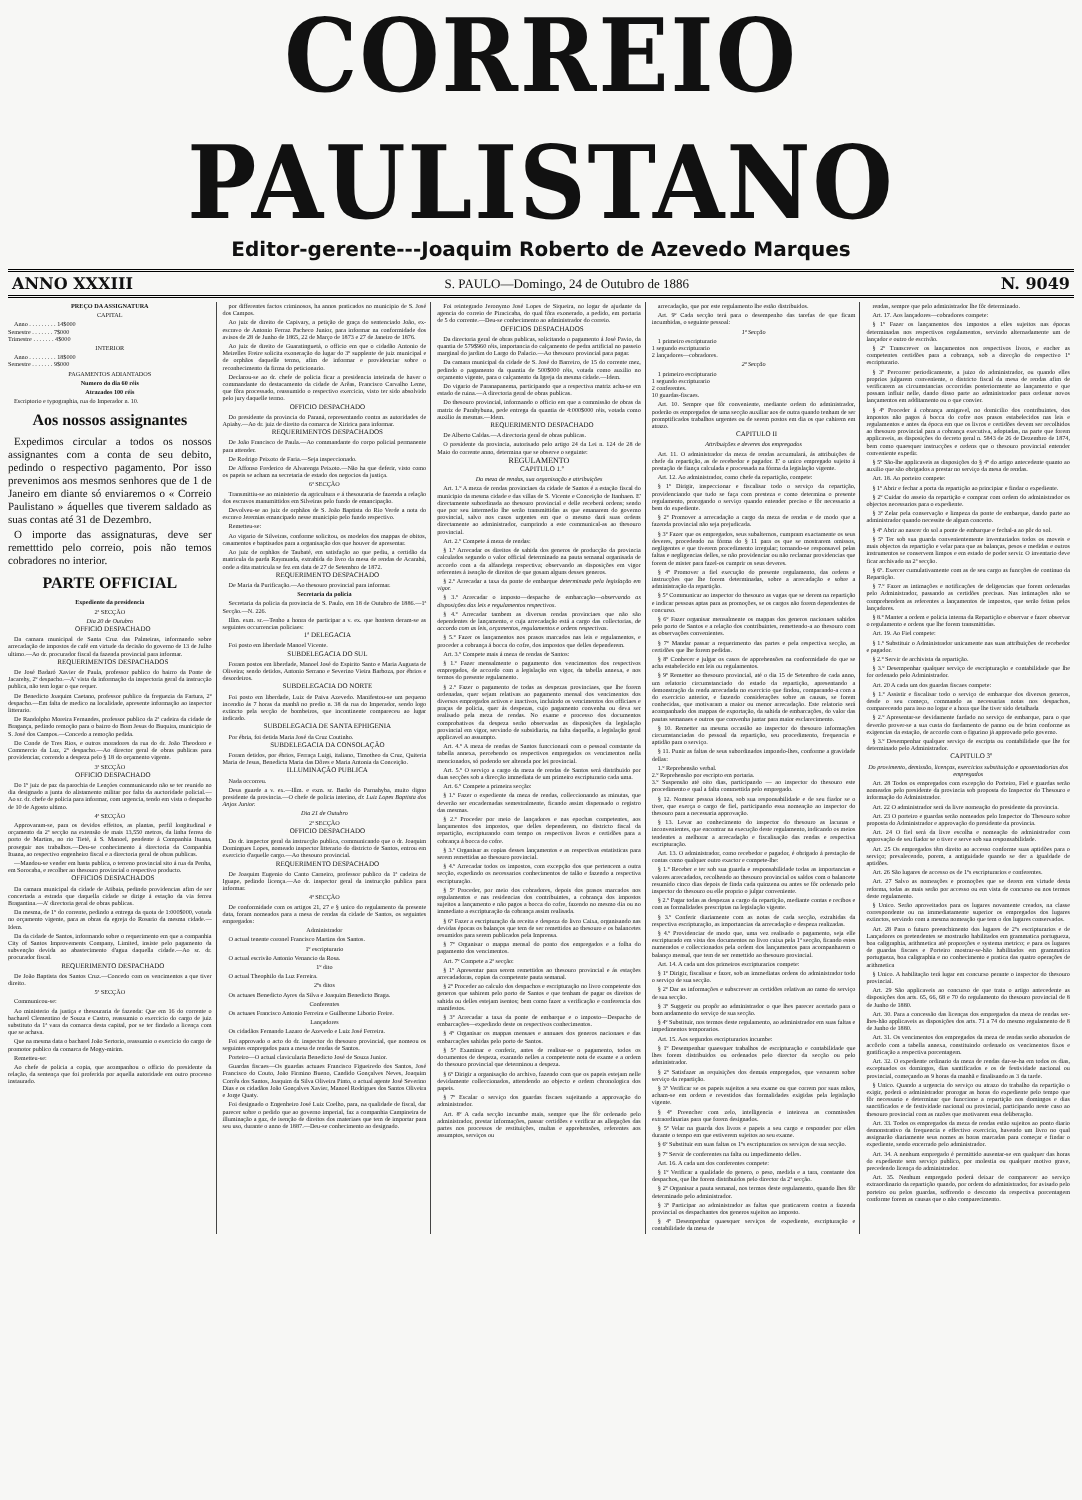CORREIO PAULISTANO
Editor-gerente---Joaquim Roberto de Azevedo Marques
ANNO XXXIII S. PAULO—Domingo, 24 de Outubro de 1886 N. 9049
PREÇO DA ASSIGNATURA
CAPITAL
Anno . . . . . . . . . 14$000
Semestre . . . . . . . 7$000
Trimestre . . . . . . . 4$000
INTERIOR
Anno . . . . . . . . . 18$000
Semestre . . . . . . . 9$000
PAGAMENTOS ADIANTADOS
Numero do dia 60 réis
Atrazados 100 réis
Escriptorio e typographia, rua do Imperador n. 10.
Aos nossos assignantes
Expedimos circular a todos os nossos assignantes com a conta de seu debito, pedindo o respectivo pagamento. Por isso prevenimos aos mesmos senhores que de 1 de Janeiro em diante só enviaremos o « Correio Paulistano » áquelles que tiverem saldado as suas contas até 31 de Dezembro.
O importe das assignaturas, deve ser remetttido pelo correio, pois não temos cobradores no interior.
PARTE OFFICIAL
Expediente da presidencia
2ª SECÇÃO
Dia 20 de Outubro
OFFICIO DESPACHADO
Da camara municipal de Santa Cruz das Palmeiras, informando sobre arrecadação de impostos de café em virtude da decisão do governo de 13 de Julho ultimo.—Ao dr. procurador fiscal da fazenda provincial para informar.
REQUERIMENTOS DESPACHADOS
De José Badaró Xavier de Paula, professor publico do bairro da Ponte de Jacarehy, 2º despacho.—A' vista da informação da inspectoria geral da instrucção publica, não tem logar o que requer.
De Benedicto Joaquim Caetano, professor publico da freguezia da Fartura, 2º despacho.—Em falta de medico na localidade, apresente informação ao inspector litterario.
De Randolpho Moreira Fernandes, professor publico da 2ª cadeira da cidade de Bragança, pedindo remoção para o bairro do Bom Jesus do Buquira, municipio de S. José dos Campos.—Concedo a remoção pedida.
Do Conde de Tres Rios, e outros moradores da rua do dr. João Theodoro e Commercio da Luz, 2º despacho.—Ao director geral de obras publicas para providenciar, correndo a despeza pelo § 18 do orçamento vigente.
3ª SECÇÃO
OFFICIO DESPACHADO
Do 1º juiz de paz da parochia de Lençóes communicando não se ter reunido no dia designado a junta do alistamento militar por falta da auctoridade policial.—Ao sr. dr. chefe de policia para informar, com urgencia, tendo em vista o despacho de 10 de Agosto ultimo.
4ª SECÇÃO
Approvaram-se, para os devidos effeitos, as plantas, perfil longitudinal e orçamento da 2ª secção na extensão de mais 13,550 metros, da linha ferrea do porto de Martins, no rio Tieté, á S. Manoel, pendente á Companhia Ituana, proseguir nos trabalhos.—Deu-se conhecimento á directoria da Companhia Ituana, ao respectivo engenheiro fiscal e a directoria geral de obras publicas.
—Mandou-se vender em hasta publica, o terreno provincial sito á rua da Penha, em Sorocaba, e recolher ao thesouro provincial o respectivo producto.
OFFICIOS DESPACHADOS
Da camara municipal da cidade de Atibaia, pedindo providencias afim de ser concertada a estrada que daquella cidade se dirige á estação da via ferrea Bragantina.—A' directoria geral de obras publicas.
Da mesma, de 1º do corrente, pedindo a entrega da quota de 1:000$000, votada no orçamento vigente, para as obras da egreja do Rosario da mesma cidade.—Idem.
Da da cidade de Santos, informando sobre o requerimento em que a companhia City of Santos Improvements Company, Limited, insiste pelo pagamento da subvenção devida ao abastecimento d'agua daquella cidade.—Ao sr. dr. procurador fiscal.
REQUERIMENTO DESPACHADO
De João Baptista dos Santos Cruz.—Concedo com os vencimentos a que tiver direito.
5ª SECÇÃO
Communicou-se:
Ao ministerio da justiça e thesouraria de fazenda: Que em 16 do corrente o bacharel Clementino de Souza e Castro, reassumio o exercicio do cargo de juiz substituto da 1ª vara da comarca desta capital, por se ter findado a licença com que se achava.
Que na mesma data o bacharel João Sertorio, reassumio o exercicio do cargo de promotor publico da comarca de Mogy-mirim.
Remetteu-se:
Ao chefe de policia a copia, que acompanhou o officio do presidente da relação, da sentença que foi proferida por aquella autoridade em outro processo instaurado.
por differentes factos criminosos, ha annos praticados no municipio de S. José dos Campos.
Ao juiz de direito de Capivary, a petição de graça do sentenciado João, ex-escravo de Antonio Ferraz Pacheco Junior, para informar na conformidade dos avisos de 28 de Junho de 1865, 22 de Março de 1873 e 27 de Janeiro de 1876.
Ao juiz de direito de Guaratinguetá, o officio em que o cidadão Antonio de Meirelles Freire solicita exoneração do lugar do 3º supplente de juiz municipal e de orphãos daquelle termo, afim de informar e providenciar sobre o reconhecimento da firma do peticionario.
Declarou-se ao dr. chefe de policia ficar a presidencia inteirada de haver o commandante do destacamento da cidade de Arêas, Francisco Carvalho Leme, que fôra processado, reassumido o respectivo exercicio, visto ter sido absolvido pelo jury daquelle termo.
OFFICIO DESPACHADO
Do presidente da provincia do Paraná, representando contra as autoridades de Apiahy.—Ao dr. juiz de direito da comarca de Xiririca para informar.
REQUERIMENTOS DESPACHADOS
De João Francisco de Paula.—Ao commandante do corpo policial permanente para attender.
De Rodrigo Peixoto de Faria.—Seja inspeccionado.
De Affonso Frederico de Alvarenga Peixoto.—Não ha que deferir, visto como os papeis se acham na secretaria de estado dos negocios da justiça.
6ª SECÇÃO
Transmittiu-se ao ministerio da agricultura e á thesouraria de fazenda a relação dos escravos manumittidos em Silveiras pelo fundo de emancipação.
Devolveu-se ao juiz de orphãos de S. João Baptista do Rio Verde a nota do escravo Jeremias emancipado nesse municipio pelo fundo respectivo.
Remetteu-se:
Ao vigario de Silveiras, conforme solicitou, os modelos dos mappas de obitos, casamentos e baptisados para a organisação dos que houver de apresentar.
Ao juiz de orphãos de Taubaté, em satisfação ao que pediu, a certidão da matricula da parda Raymunda, extrahida do livro da mesa de rendas de Acarahú, onde a dita matricula se fez em data de 27 de Setembro de 1872.
REQUERIMENTO DESPACHADO
De Maria da Purificação.—Ao thesouro provincial para informar.
Secretaria da policia
Secretaria da policia da provincia de S. Paulo, em 18 de Outubro de 1886.—1ª Secção.—N. 226.
Illm. exm. sr.—Tenho a honra de participar a v. ex. que hontem deram-se as seguintes occurrencias policiaes:
1ª DELEGACIA
Foi posto em liberdade Manoel Vicente.
SUBDELEGACIA DO SUL
Foram postos em liberdade, Manoel José do Espirito Santo e Maria Augusta de Oliveira; sendo detidos, Antonio Serrano e Severino Vieira Barboza, por ébrios e desordeiros.
SUBDELEGACIA DO NORTE
Foi posto em liberdade, Luiz de Paiva Azevedo. Manifestou-se um pequeno incendio ás 7 horas da manhã no predio n. 38 da rua do Imperador, sendo logo extincto pela secção de bombeiros, que incontinente compareceu ao lugar indicado.
SUBDELEGACIA DE SANTA EPHIGENIA
Por ébria, foi detida Maria José da Cruz Coutinho.
SUBDELEGACIA DA CONSOLAÇÃO
Foram detidos, por ébrios, Ferraça Luigi, italiano, Timotheo da Cruz, Quiteria Maria de Jesus, Benedicta Maria das Dôres e Maria Antonia da Conceição.
ILLUMINAÇÃO PUBLICA
Nada occorreu.
Deus guarde a v. ex.—Illm. e exm. sr. Barão do Parnahyba, muito digno presidente da provincia.—O chefe de policia interino, dr. Luiz Lopes Baptista dos Anjos Junior.
Dia 21 de Outubro
2ª SECÇÃO
OFFICIO DESPACHADO
Do dr. inspector geral da instrucção publica, communicando que o dr. Joaquim Domingues Lopes, nomeado inspector litterario do districto de Santos, entrou em exercicio d'aquelle cargo.—Ao thesouro provincial.
REQUERIMENTO DESPACHADO
De Joaquim Eugenio do Canto Carneiro, professor publico da 1ª cadeira de Iguape, pedindo licença.—Ao dr. inspector geral da instrucção publica para informar.
4ª SECÇÃO
De conformidade com os artigos 21, 27 e § unico do regulamento da presente data, foram nomeados para a mesa de rendas da cidade de Santos, os seguintes empregados:
Administrador
O actual tenente coronel Francisco Martins dos Santos.
1º escripturario
O actual escrivão Antonio Venancio da Rosa.
1º dito
O actual Theophilo da Luz Ferreira.
2ºs ditos
Os actuaes Benedicto Ayres da Silva e Joaquim Benedicto Braga.
Conferentes
Os actuaes Francisco Antonio Ferreira e Guilherme Liborio Freire.
Lançadores
Os cidadãos Fernando Lazaro de Azevedo e Luiz José Ferreira.
Foi approvado o acto do dr. inspector do thesouro provincial, que nomeou os seguintes empregados para a mesa de rendas de Santos.
Porteiro—O actual clavicularia Benedicto José de Souza Junior.
Guardas fiscaes—Os guardas actuaes Francisco Figueiredo dos Santos, José Francisco do Couto, João Firmino Bueno, Candido Gonçalves Neves, Joaquim Corrêa dos Santos, Joaquim da Silva Oliveira Pinto, o actual agente José Severino Dias e os cidadãos João Gonçalves Xavier, Manoel Rodrigues dos Santos Oliveira e Jorge Quaty.
Foi designado o Engenheiro José Luiz Coelho, para, na qualidade de fiscal, dar parecer sobre o pedido que ao governo imperial, faz a companhia Campineira de illuminação a gaz, de isenção de direitos dos materiaes que tem de importar para seu uso, durante o anno de 1887.—Deu-se conhecimento ao designado.
Foi reintegrado Jeronymo José Lopes de Siqueira, no logar de ajudante da agencia do correio de Piracicaba, do qual fôra exonerado, a pedido, em portaria de 5 do corrente.—Deu-se conhecimento ao administrador do correio.
OFFICIOS DESPACHADOS
Da directoria geral de obras publicas, solicitando o pagamento á José Pavio, da quantia de 579$960 réis, importancia do calçamento de pedra artificial no passeio marginal do jardim do Largo do Palacio.—Ao thesouro provincial para pagar.
Da camara municipal da cidade de S. José do Barreiro, de 15 do corrente mez, pedindo o pagamento da quantia de 500$000 réis, votada como auxilio no orçamento vigente, para o calçamento da Igreja da mesma cidade.—Idem.
Do vigario de Paranapanema, participando que a respectiva matriz acha-se em estado de ruina.—A directoria geral de obras publicas.
Do thesouro provincial, informando o officio em que a commissão de obras da matriz de Parahybuna, pede entrega da quantia de 4:000$000 réis, votada como auxilio ás mesmas.—Idem.
REQUERIMENTO DESPACHADO
De Alberto Caldas.—A directoria geral de obras publicas.
O presidente da provincia, autorisado pelo artigo 24 da Lei n. 124 de 28 de Maio do corrente anno, determina que se observe o seguinte:
REGULAMENTO
CAPITULO 1.º
Da meza de rendas, sua organisação e attribuições
Art. 1.º A meza de rendas provinciaes da cidade de Santos é a estação fiscal do municipio da mesma cidade e das villas de S. Vicente e Conceição de Itanhaen. E' directamente subordinada ao thesouro provincial e delle receberá ordens; sendo que por seu intermedio lhe serão transmittidas as que emanarem do governo provincial, salvo nos casos urgentes em que o mesmo dará suas ordens directamente ao administrador, cumprindo a este communical-as ao thesouro provincial.
Art. 2.º Compete á meza de rendas:
§ 1.º Arrecadar os direitos de sahida dos generos de producção da provincia calculados segundo o valor official determinado na pauta semanal organisada de accordo com a da alfandega respectiva; observando as disposições em vigor referentes á isenção de direitos de que gosam alguns desses generos.
§ 2.º Arrecadar a taxa da ponte de embarque determinada pela legislação em vigor.
§ 3.º Arrecadar o imposto—despacho de embarcação—observando as disposições das leis e regulamentos respectivos.
§ 4.º Arrecadar tambem as diversas rendas provinciaes que não são dependentes de lançamento, e cuja arrecadação está a cargo das collectorias, de accordo com as leis, orçamentos, regulamentos e ordens respectivas.
§ 5.º Fazer os lançamentos nos prasos marcados nas leis e regulamentos, e proceder a cobrança á bocca do cofre, dos impostos que delles dependerem.
Art. 3.º Compete mais á meza de rendas de Santos:
§ 1.º Fazer mensalmente o pagamento dos vencimentos dos respectivos empregados, de accordo com a legislação em vigor, da tabella annexa, e nos termos do presente regulamento.
§ 2.º Fazer o pagamento de todas as despezas provinciaes, que lhe forem ordenadas, quer sejam relativas ao pagamento mensal dos vencimentos dos diversos empregados activos e inactivos, incluindo os vencimentos dos officiaes e praças de policia, quer ás despezas, cujo pagamento convenha ou deva ser realisado pela meza de rendas. No exame e processo dos documentos comprobativos da despeza serão observadas as disposições da legislação provincial em vigor, servindo de subsidiaria, na falta daquella, a legislação geral applicavel ao assumpto.
Art. 4.º A meza de rendas de Santos funccionará com o pessoal constante da tabella annexa, percebendo os respectivos empregados os vencimentos nella mencionados, só podendo ser alterada por lei provincial.
Art. 5.º O serviço a cargo da meza de rendas de Santos será distribuido por duas secções sob a direcção immediata de um primeiro escripturario cada uma.
Art. 6.º Compete a primeira secção:
§ 1.º Fazer o expediente da meza de rendas, colleccionando as minutas, que deverão ser encadernadas semestralmente, ficando assim dispensado o registro das mesmas.
§ 2.º Proceder por meio de lançadores e nas epochas competentes, aos lançamentos dos impostos, que delles dependerem, no districto fiscal da repartição, escripturando com tempo os respectivos livros e certidões para a cobrança á bocca do cofre.
§ 3.º Organisar as copias desses lançamentos e as respectivas estatisticas para serem remettidas ao thesouro provincial.
§ 4.º Arrecadar todos os impostos, com excepção dos que pertencem a outra secção, expedindo os necessarios conhecimentos de talão e fazendo a respectiva escripturação.
§ 5º Proceder, por meio dos cobradores, depois dos prasos marcados nos regulamentos e nas residencias dos contribuintes, a cobrança dos impostos sujeitos a lançamento e não pagos a bocca do cofre, fazendo no mesmo dia ou no immediato a escripturação da cobrança assim realisada.
§ 6º Fazer a escripturação da receita e despeza do livro Caixa, organisando nas devidas épocas os balanços que tem de ser remettidos ao thesouro e os balancetes resumidos para serem publicados pela Imprensa.
§ 7º Organisar o mappa mensal do ponto dos empregados e a folha do pagamento dos vencimentos.
Art. 7º Compete a 2ª secção:
§ 1º Apresentar para serem remettidos ao thesouro provincial e ás estações arrecadadoras, copias da competente pauta semanal.
§ 2º Proceder ao calculo dos despachos e escripturação no livro competente dos generos que sahirem pelo porto de Santos e que tenham de pagar os direitos de sahida ou delles estejam isentos; bem como fazer a verificação e conferencia dos manifestos.
§ 3º Arrecadar a taxa da ponte de embarque e o imposto—Despacho de embarcações—expedindo deste os respectivos conhecimentos.
§ 4º Organisar os mappas mensaes e annuaes dos generos nacionaes e das embarcações sahidas pelo porto de Santos.
§ 5º Examinar e conferir, antes de realisar-se o pagamento, todos os documentos de despeza, exarando nelles a competente nota de exame e a ordem do thesouro provincial que determinou a despeza.
§ 6º Dirigir a organisação do archivo, fazendo com que os papeis estejam nelle devidamente colleccionados, attendendo ao objecto e ordem chronologica dos papeis.
§ 7º Escalar o serviço dos guardas fiscaes sujeitando a approvação do administrador.
Art. 8º A cada secção incumbe mais, sempre que lhe fôr ordenado pelo administrador, prestar informações, passar certidões e verificar as allegações das partes nos processos de restituições, multas e apprehensões, referentes aos assumptos, serviços ou
arrecadação, que por este regulamento lhe estão distribuidos.
Art. 9º Cada secção terá para o desempenho das tarefas de que ficam incumbidas, o seguinte pessoal:
1ª Secção
1 primeiro escripturario
1 segundo escripturario
2 lançadores—cobradores.
2ª Secção
1 primeiro escripturario
1 segundo escripturario
2 conferentes.
10 guardas-fiscaes.
Art. 10. Sempre que fôr conveniente, mediante ordem do administrador, poderão os empregados de uma secção auxiliar aos de outra quando tenham de ser promptificados trabalhos urgentes ou de serem postos em dia os que cahirem em atrazo.
CAPITULO II
Attribuições e deveres dos empregados
Art. 11. O administrador da meza de rendas accumulará, ás attribuições de chefe da repartição, as de recebedor e pagador. E' o unico empregado sujeito á prestação de fiança calculada e processada na fórma da legislação vigente.
Art. 12. Ao administrador, como chefe da repartição, compete:
§ 1º Dirigir, inspeccionar e fiscalisar todo o serviço da repartição, providenciando que tudo se faça com presteza e como determina o presente regulamento, prorogando o serviço quando entender preciso e fôr necessario a bem do expediente.
§ 2º Promover a arrecadação a cargo da meza de rendas e de modo que a fazenda provincial não seja prejudicada.
§ 3º Fazer que os empregados, seus subalternos, cumpram exactamente os seus deveres, procedendo na fórma do § 11 para os que se mostrarem omissos, negligentes e que tiverem procedimento irregular; tornando-se responsavel pelas faltas e negligencias delles, se não providenciar ou não reclamar providencias que forem de mister para fazel-os cumprir os seus deveres.
§ 4º Promover a fiel execução do presente regulamento, das ordens e instrucções que lhe forem determinadas, sobre a arrecadação e sobre a administração da repartição.
§ 5º Communicar ao inspector do thesouro as vagas que se derem na repartição e indicar pessoas aptas para as promoções, se os cargos não forem dependentes de concurso.
§ 6º Fazer organisar mensalmente os mappas dos generos nacionaes sahidos pelo porto de Santos e a relação dos contribuintes, remettendo-a ao thesouro com as observações convenientes.
§ 7º Mandar passar a requerimento das partes e pela respectiva secção, as certidões que lhe forem pedidas.
§ 8º Conhecer e julgar os casos de apprehensões na conformidade do que se acha estabelecido em leis ou regulamentos.
§ 9º Remetter ao thesouro provincial, até o dia 15 de Setembro de cada anno, um relatorio circumstanciado do estado da repartição, apresentando a demonstração da renda arrecadada no exercicio que findou, comparando-a com a do exercicio anterior, e fazendo considerações sobre as causas, se forem conhecidas, que motivaram a maior ou menor arrecadação. Este relatorio será acompanhado dos mappas de exportação, da sahida de embarcações, do valor das pautas semanaes e outros que convenha juntar para maior esclarecimento.
§ 10. Remetter na mesma occasião ao inspector do thesouro informações circumstanciadas do pessoal da repartição, seu procedimento, frequencia e aptidão para o serviço.
§ 11. Punir as faltas de seus subordinados impondo-lhes, conforme a gravidade dellas:
1.º Reprehensão verbal.
2.º Reprehensão por escripto em portaria.
3.º Suspensão até oito dias, participando — ao inspector do thesouro este procedimento e qual a falta commettida pelo empregado.
§ 12. Nomear pessoa idonea, sob sua responsabilidade e de seu fiador se o tiver, que exerça o cargo de fiel, participando essa nomeação ao inspector do thesouro para a necessaria approvação.
§ 13. Levar ao conhecimento do inspector do thesouro as lacunas e inconvenientes, que encontrar na execução deste regulamento, indicando os meios tendentes a melhorar a arrecadação e fiscalisação das rendas e respectiva escripturação.
Art. 13. O administrador, como recebedor e pagador, é obrigado á prestação de contas como qualquer outro exactor e compete-lhe:
§ 1.º Receber e ter sob sua guarda e responsabilidade todas as importancias e valores arrecadados, recolhendo ao thesouro provincial os saldos com o balancete resumido cinco dias depois de finda cada quinzena ou antes se fôr ordenado pelo inspector do thesouro ou elle proprio o julgar conveniente.
§ 2.º Pagar todas as despezas a cargo da repartição, mediante contas e recibos e com as formalidades prescriptas na legislação vigente.
§ 3.º Conferir diariamente com as notas de cada secção, extrahidas da respectiva escripturação, as importancias da arrecadação e despeza realizadas.
§ 4.º Providenciar de modo que, uma vez realisado o pagamento, seja elle escripturado em vista dos documentos no livro caixa pela 1ª secção, ficando estes numerados e colleccionados pela ordem dos lançamentos para acompanharem o balanço mensal, que tem de ser remettido ao thesouro provincial.
Art. 14. A cada um dos primeiros escripturarios compete:
§ 1º Dirigir, fiscalisar e fazer, sob as immediatas ordens do administrador todo o serviço de sua secção.
§ 2º Dar as informações e subscrever as certidões relativas ao ramo do serviço de sua secção.
§ 3º Suggerir ou propôr ao administrador o que lhes parecer acertado para o bom andamento do serviço de sua secção.
§ 4º Substituir, nos termos deste regulamento, ao administrador em suas faltas e impedimentos temporarios.
Art. 15. Aos segundos escripturarios incumbe:
§ 1º Desempenhar quaesquer trabalhos de escripturação e contabilidade que lhes forem distribuidos ou ordenados pelo director da secção ou pelo administrador.
§ 2º Satisfazer as requisições dos demais empregados, que versarem sobre serviço da repartição.
§ 3º Verificar se os papeis sujeitos a seu exame ou que correm por suas mãos, acham-se em ordem e revestidos das formalidades exigidas pela legislação vigente.
§ 4º Preencher com zelo, intelligencia e inteireza as commissões extraordinarias para que forem designados.
§ 5º Velar na guarda dos livros e papeis a seu cargo e responder por elles durante o tempo em que estiverem sujeitos ao seu exame.
§ 6º Substituir em suas faltas os 1ºs escripturarios os serviços de sua secção.
§ 7º Servir de conferentes na falta ou impedimento delles.
Art. 16. A cada um dos conferentes compete:
§ 1º Verificar a qualidade do genero, o peso, medida e a tara, constante dos despachos, que lhe forem distribuidos pelo director da 2ª secção.
§ 2º Organisar a pauta semanal, nos termos deste regulamento, quando lhes fôr determinado pelo administrador.
§ 3º Participar ao administrador as faltas que praticarem contra a fazenda provincial os despachantes dos generos sujeitos ao imposto.
§ 4º Desempenhar quaesquer serviços de expediente, escripturação e contabilidade da mesa de
rendas, sempre que pelo administrador lhe fôr determinado.
Art. 17. Aos lançadores—cobradores compete:
§ 1º Fazer os lançamentos dos impostos a elles sujeitos nas épocas determinadas nos respectivos regulamentos, servindo alternadamente um de lançador e outro de escrivão.
§ 2º Transcrever os lançamentos nos respectivos livros, e encher as competentes certidões para a cobrança, sob a direcção do respectivo 1º escripturario.
§ 3º Percorrer periodicamente, a juizo do administrador, ou quando elles proprios julgarem conveniente, o districto fiscal da mesa de rendas afim de verificarem as circumstancias occorridas posteriormente ao lançamento e que possam influir nelle, dando disso parte ao administrador para ordenar novos lançamentos em additamento ou o que convier.
§ 4º Proceder á cobrança amigavel, no domicilio dos contribuintes, dos impostos não pagos á bocca do cofre nos prasos estabelecidos nas leis e regulamentos e antes da época em que os livros e certidões devem ser recolhidos ao thesouro provincial para a cobrança executiva, adoptadas, na parte que forem applicaveis, as disposições do decreto geral n. 5843 de 26 de Dezembro de 1874, bem como quaesquer instrucções e ordens que o thesouro provincial entender conveniente expedir.
§ 5º São-lhe applicaveis as disposições do § 4º do artigo antecedente quanto ao auxilio que são obrigados a prestar no serviço da mesa de rendas.
Art. 18. Ao porteiro compete:
§ 1º Abrir e fechar a porta da repartição ao principiar e findar o expediente.
§ 2º Cuidar do asseio da repartição e comprar com ordem do administrador os objectos necessarios para o expediente.
§ 3º Zelar pela conservação e limpeza da ponte de embarque, dando parte ao administrador quando necessite de algum concerto.
§ 4º Abrir ao nascer do sol a ponte de embarque e fechal-a ao pôr do sol.
§ 5º Ter sob sua guarda convenientemente inventariados todos os moveis e mais objectos da repartição e velar para que as balanças, pesos e medidas e outros instrumentos se conservem limpos e em estado de poder servir. O inventario deve ficar archivado na 2ª secção.
§ 6º. Exercer cumulativamente com as de seu cargo as funcções de continuo da Repartição.
§ 7.º Fazer as intimações e notificações de deligencias que forem ordenadas pelo Administrador, passando as certidões precisas. Nas intimações não se comprehendem as referentes a lançamentos de impostos, que serão feitas pelos lançadores.
§ 8.º Manter a ordem e policia interna da Repartição e observar e fazer observar o regulamento e ordens que lhe forem transmittidas.
Art. 19. Ao Fiel compete:
§ 1.º Substituir o Administrador unicamente nas suas attribuições de recebedor e pagador.
§ 2.º Servir de archivista da repartição.
§ 3.º Desempenhar qualquer serviço de escripturação e contabilidade que lhe for ordenado pelo Administrador.
Art. 20 A cada um dos guardas fiscaes compete:
§ 1.º Assistir e fiscalisar todo o serviço de embarque dos diversos generos, desde o seu começo, commando as necessarias notas nos despachos, comparecendo para isso no logar e a hora que lhe tiver sido detalhada
§ 2.º Apresentar-se devidamente fardado no serviço de embarque, para o que deverão prover-se a sua custa do fardamento de panno ou de brim conforme as exigencias da estação, de accordo com o figurino já approvado pelo governo.
§ 3.º Desempenhar qualquer serviço de escripta ou contabilidade que lhe for determinado pelo Administrador.
CAPITULO 3º
Do provimento, demissão, licenças, exercicios substituição e aposentadorias dos empregados
Art. 28 Todos os empregados com excepção do Porteiro, Fiel e guardas serão nomeados pelo presidente da provincia sob proposta do Inspector do Thesouro e informação do Administrador.
Art. 22 O administrador será da livre nomeação do presidente da provincia.
Art. 23 O porteiro e guardas serão nomeados pelo Inspector do Thesouro sobre proposta do Administrador e approvação do presidente da provincia.
Art. 24 O fiel será da livre escolha e nomeação do administrador com approvação de seu fiador se o tiver e serve sob sua responsabilidade.
Art. 25 Os empregados têm direito ao accesso conforme suas aptidões para o serviço; prevalecendo, porem, a antiguidade quando se der a igualdade de aptidões.
Art. 26 São lugares de accesso os de 1ºs escripturarios e conferentes.
Art. 27 Salvo as nomeações e promoções que se derem em virtude desta reforma, todas as mais serão por accesso ou em vista de concurso ou nos termos deste regulamento.
§ Unico. Serão aproveitados para os lugares novamente creados, na classe correspondente ou na immediatamente superior os empregados dos lugares extinctos, servindo com a mesma nomeação que tem o dos lugares conservados.
Art. 28 Para o futuro preenchimento dos lugares de 2ºs escripturarios e de Lançadores os pretendentes se mostrarão habilitados em grammatica portugueza, boa caligraphia, arithmetica até proporções e systema metrico; e para os lugares de guardas fiscaes e Porteiro mostrar-se-hão habilitados em grammatica portugueza, boa caligraphia e no conhecimento e pratica das quatro operações de arithmetica
§ Unico. A habilitação terá lugar em concurso perante o inspector do thesouro provincial.
Art. 29 São applicaveis ao concurso de que trata o artigo antecedente as disposições dos arts. 65, 66, 68 e 70 do regulamento do thesouro provincial de 8 de Junho de 1880.
Art. 30. Para a concessão das licenças dos empregados da meza de rendas ser-lhes-hão applicaveis as disposições dos arts. 71 a 74 do mesmo regulamento de 8 de Junho de 1880.
Art. 31. Os vencimentos dos empregados da meza de rendas serão abonados de accôrdo com a tabella annexa, constituindo ordenado os vencimentos fixos e gratificação a respectiva porcentagem.
Art. 32. O expediente ordinario da meza de rendas dar-se-ha em todos os dias, exceptuados os domingos, dias santificados e os de festividade nacional ou provincial, começando as 9 horas da manhã e finalisando as 3 da tarde.
§ Unico. Quando a urgencia do serviço ou atrazo do trabalho da repartição o exigir, poderá o administrador prorogar as horas do expediente pelo tempo que fôr necessario e determinar que funccione a repartição nos domingos e dias sanctificados e de festividade nacional ou provincial, participando neste caso ao thesouro provincial com as razões que motivarem essa deliberação.
Art. 33. Todos os empregados da meza de rendas estão sujeitos ao ponto diario demonstrativo da frequencia e effectivo exercicio, havendo um livro no qual assignarão diariamente seus nomes as horas marcadas para começar e findar o expediente, sendo encerrado pelo administrador.
Art. 34. A nenhum empregado é permittido ausentar-se em qualquer das horas do expediente sem serviço publico, por molestia ou qualquer motivo grave, precedendo licença do administrador.
Art. 35. Nenhum empregado poderá deixar de comparecer ao serviço extraordinario da repartição quando, por ordem do administrador, for avisado pelo porteiro ou pelos guardas, soffrendo o desconto da respectiva porcentagem conforme forem as causas que o não comparecimento.